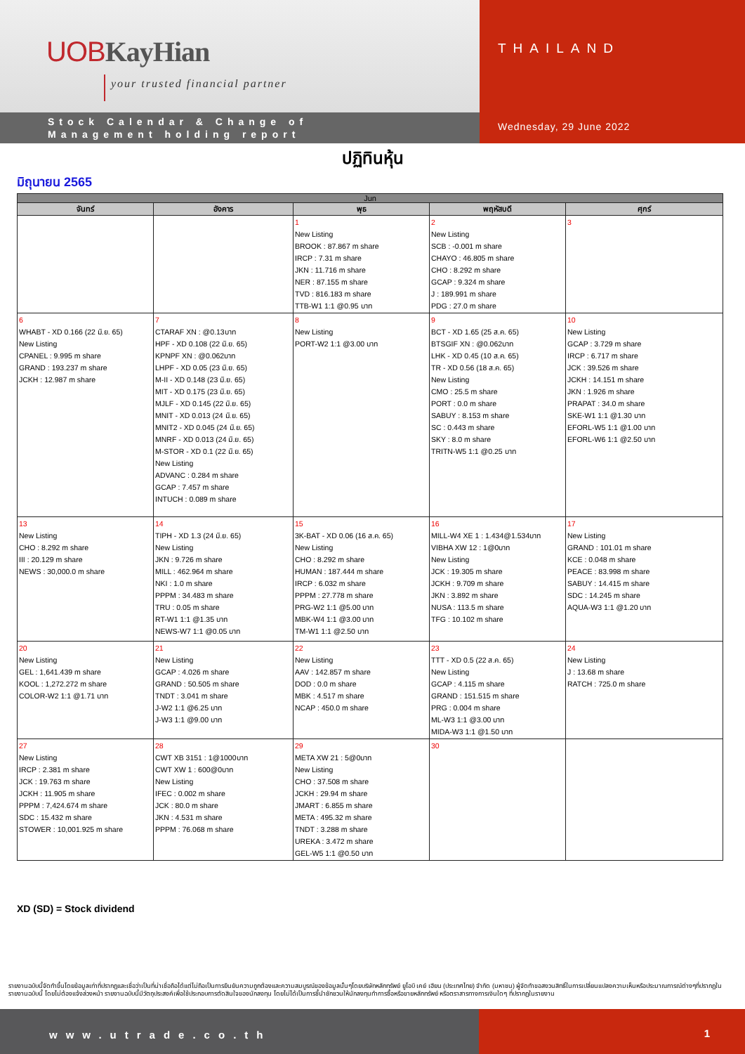UOB KayHian
your trusted financial partner
Stock Calendar & Change of
Management holding report
THAILAND
Wednesday, 29 June 2022
ปฏิทินหุ้น
มิถุนายน 2565
| Jun | | | | |
| --- | --- | --- | --- | --- |
| จันทร์ | อังคาร | พุธ | พฤหัสบดี | ศุกร์ |
| | | 1 New Listing BROOK : 87.867 m share IRCP : 7.31 m share JKN : 11.716 m share NER : 87.155 m share TVD : 816.183 m share TTB-W1 1:1 @0.95 บาท | 2 New Listing SCB : -0.001 m share CHAYO : 46.805 m share CHO : 8.292 m share GCAP : 9.324 m share J : 189.991 m share PDG : 27.0 m share | 3 |
| 6 WHABT - XD 0.166 (22 มิ.ย. 65) New Listing CPANEL : 9.995 m share GRAND : 193.237 m share JCKH : 12.987 m share | 7 CTARAF XN : @0.13บาท HPF - XD 0.108 (22 มิ.ย. 65) KPNPF XN : @0.062บาท LHPF - XD 0.05 (23 มิ.ย. 65) M-II - XD 0.148 (23 มิ.ย. 65) MIT - XD 0.175 (23 มิ.ย. 65) MJLF - XD 0.145 (22 มิ.ย. 65) MNIT - XD 0.013 (24 มิ.ย. 65) MNIT2 - XD 0.045 (24 มิ.ย. 65) MNRF - XD 0.013 (24 มิ.ย. 65) M-STOR - XD 0.1 (22 มิ.ย. 65) New Listing ADVANC : 0.284 m share GCAP : 7.457 m share INTUCH : 0.089 m share | 8 New Listing PORT-W2 1:1 @3.00 บาท | 9 BCT - XD 1.65 (25 ส.ค. 65) BTSGIF XN : @0.062บาท LHK - XD 0.45 (10 ส.ค. 65) TR - XD 0.56 (18 ส.ค. 65) New Listing CMO : 25.5 m share PORT : 0.0 m share SABUY : 8.153 m share SC : 0.443 m share SKY : 8.0 m share TRITN-W5 1:1 @0.25 บาท | 10 New Listing GCAP : 3.729 m share IRCP : 6.717 m share JCK : 39.526 m share JCKH : 14.151 m share JKN : 1.926 m share PRAPAT : 34.0 m share SKE-W1 1:1 @1.30 บาท EFORL-W5 1:1 @1.00 บาท EFORL-W6 1:1 @2.50 บาท |
| 13 New Listing CHO : 8.292 m share III : 20.129 m share NEWS : 30,000.0 m share | 14 TIPH - XD 1.3 (24 มิ.ย. 65) New Listing JKN : 9.726 m share MILL : 462.964 m share NKI : 1.0 m share PPPM : 34.483 m share TRU : 0.05 m share RT-W1 1:1 @1.35 บาท NEWS-W7 1:1 @0.05 บาท | 15 3K-BAT - XD 0.06 (16 ส.ค. 65) New Listing CHO : 8.292 m share HUMAN : 187.444 m share IRCP : 6.032 m share PPPM : 27.778 m share PRG-W2 1:1 @5.00 บาท MBK-W4 1:1 @3.00 บาท TM-W1 1:1 @2.50 บาท | 16 MILL-W4 XE 1 : 1.434@1.534บาท VIBHA XW 12 : 1@0บาท New Listing JCK : 19.305 m share JCKH : 9.709 m share JKN : 3.892 m share NUSA : 113.5 m share TFG : 10.102 m share | 17 New Listing GRAND : 101.01 m share KCE : 0.048 m share PEACE : 83.998 m share SABUY : 14.415 m share SDC : 14.245 m share AQUA-W3 1:1 @1.20 บาท |
| 20 New Listing GEL : 1,641.439 m share KOOL : 1,272.272 m share COLOR-W2 1:1 @1.71 บาท | 21 New Listing GCAP : 4.026 m share GRAND : 50.505 m share TNDT : 3.041 m share J-W2 1:1 @6.25 บาท J-W3 1:1 @9.00 บาท | 22 New Listing AAV : 142.857 m share DOD : 0.0 m share MBK : 4.517 m share NCAP : 450.0 m share | 23 TTT - XD 0.5 (22 ส.ค. 65) New Listing GCAP : 4.115 m share GRAND : 151.515 m share PRG : 0.004 m share ML-W3 1:1 @3.00 บาท MIDA-W3 1:1 @1.50 บาท | 24 New Listing J : 13.68 m share RATCH : 725.0 m share |
| 27 New Listing IRCP : 2.381 m share JCK : 19.763 m share JCKH : 11.905 m share PPPM : 7,424.674 m share SDC : 15.432 m share STOWER : 10,001.925 m share | 28 CWT XB 3151 : 1@1000บาท CWT XW 1 : 600@0บาท New Listing IFEC : 0.002 m share JCK : 80.0 m share JKN : 4.531 m share PPPM : 76.068 m share | 29 META XW 21 : 5@0บาท New Listing CHO : 37.508 m share JCKH : 29.94 m share JMART : 6.855 m share META : 495.32 m share TNDT : 3.288 m share UREKA : 3.472 m share GEL-W5 1:1 @0.50 บาท | 30 | |
XD (SD) = Stock dividend
รายงานฉบับนี้จัดทำขึ้นโดยข้อมูลเท่าที่ปรากฏและเชื่อว่าเป็นที่น่าเชื่อถือได้แต่ไม่ถือเป็นการยืนยันความถูกต้องและความสมบูรณ์ของข้อมูลนั้นๆโดยบริษัทหลักทรัพย์ ยูโอบี เคย์ เฮียน (ประเทศไทย) จำกัด (มหาชน) ผู้จัดทำขอสงวนสิทธิ์ในการเปลี่ยนแปลงความเห็นหรือประมาณการณ์ต่างๆที่ปรากฏในรายงานฉบับนี้ โดยไม่ต้องแจ้งล่วงหน้า รายงานฉบับนี้มีวัตถุประสงค์เพื่อใช้ประกอบการตัดสินใจของนักลงทุน โดยไม่ได้เป็นการชี้นำชักชวนให้นักลงทุนทำการซื้อหรือขายหลักทรัพย์ หรือตราสารทางการเงินใดๆ ที่ปรากฏในรายงาน
www.utrade.co.th 1